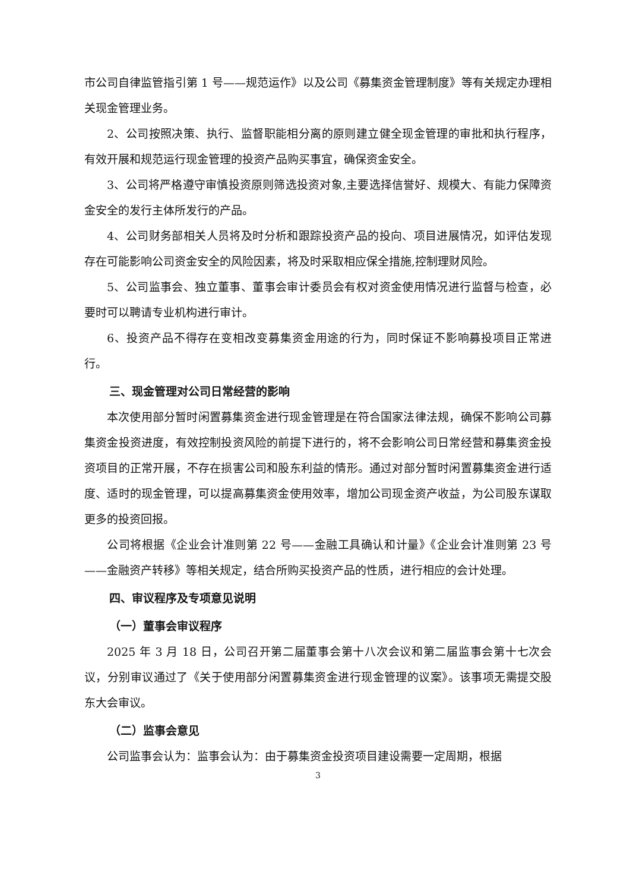市公司自律监管指引第 1 号——规范运作》以及公司《募集资金管理制度》等有关规定办理相关现金管理业务。
2、公司按照决策、执行、监督职能相分离的原则建立健全现金管理的审批和执行程序，有效开展和规范运行现金管理的投资产品购买事宜，确保资金安全。
3、公司将严格遵守审慎投资原则筛选投资对象,主要选择信誉好、规模大、有能力保障资金安全的发行主体所发行的产品。
4、公司财务部相关人员将及时分析和跟踪投资产品的投向、项目进展情况，如评估发现存在可能影响公司资金安全的风险因素，将及时采取相应保全措施,控制理财风险。
5、公司监事会、独立董事、董事会审计委员会有权对资金使用情况进行监督与检查，必要时可以聘请专业机构进行审计。
6、投资产品不得存在变相改变募集资金用途的行为，同时保证不影响募投项目正常进行。
三、现金管理对公司日常经营的影响
本次使用部分暂时闲置募集资金进行现金管理是在符合国家法律法规，确保不影响公司募集资金投资进度，有效控制投资风险的前提下进行的，将不会影响公司日常经营和募集资金投资项目的正常开展，不存在损害公司和股东利益的情形。通过对部分暂时闲置募集资金进行适度、适时的现金管理，可以提高募集资金使用效率，增加公司现金资产收益，为公司股东谋取更多的投资回报。
公司将根据《企业会计准则第 22 号——金融工具确认和计量》《企业会计准则第 23 号——金融资产转移》等相关规定，结合所购买投资产品的性质，进行相应的会计处理。
四、审议程序及专项意见说明
（一）董事会审议程序
2025 年 3 月 18 日，公司召开第二届董事会第十八次会议和第二届监事会第十七次会议，分别审议通过了《关于使用部分闲置募集资金进行现金管理的议案》。该事项无需提交股东大会审议。
（二）监事会意见
公司监事会认为：监事会认为：由于募集资金投资项目建设需要一定周期，根据
3